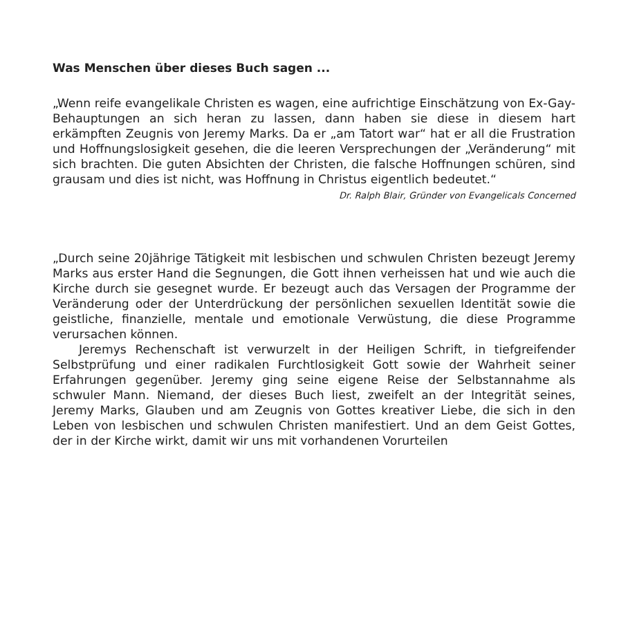Was Menschen über dieses Buch sagen ...
„Wenn reife evangelikale Christen es wagen, eine aufrichtige Einschätzung von Ex-Gay-Behauptungen an sich heran zu lassen, dann haben sie diese in diesem hart erkämpften Zeugnis von Jeremy Marks. Da er „am Tatort war“ hat er all die Frustration und Hoffnungslosigkeit gesehen, die die leeren Versprechungen der „Veränderung“ mit sich brachten. Die guten Absichten der Christen, die falsche Hoffnungen schüren, sind grausam und dies ist nicht, was Hoffnung in Christus eigentlich bedeutet.“
Dr. Ralph Blair, Gründer von Evangelicals Concerned
„Durch seine 20jährige Tätigkeit mit lesbischen und schwulen Christen bezeugt Jeremy Marks aus erster Hand die Segnungen, die Gott ihnen verheissen hat und wie auch die Kirche durch sie gesegnet wurde. Er bezeugt auch das Versagen der Programme der Veränderung oder der Unterdrückung der persönlichen sexuellen Identität sowie die geistliche, finanzielle, mentale und emotionale Verwüstung, die diese Programme verursachen können.
Jeremys Rechenschaft ist verwurzelt in der Heiligen Schrift, in tiefgreifender Selbstprüfung und einer radikalen Furchtlosigkeit Gott sowie der Wahrheit seiner Erfahrungen gegenüber. Jeremy ging seine eigene Reise der Selbstannahme als schwuler Mann. Niemand, der dieses Buch liest, zweifelt an der Integrität seines, Jeremy Marks, Glauben und am Zeugnis von Gottes kreativer Liebe, die sich in den Leben von lesbischen und schwulen Christen manifestiert. Und an dem Geist Gottes, der in der Kirche wirkt, damit wir uns mit vorhandenen Vorurteilen